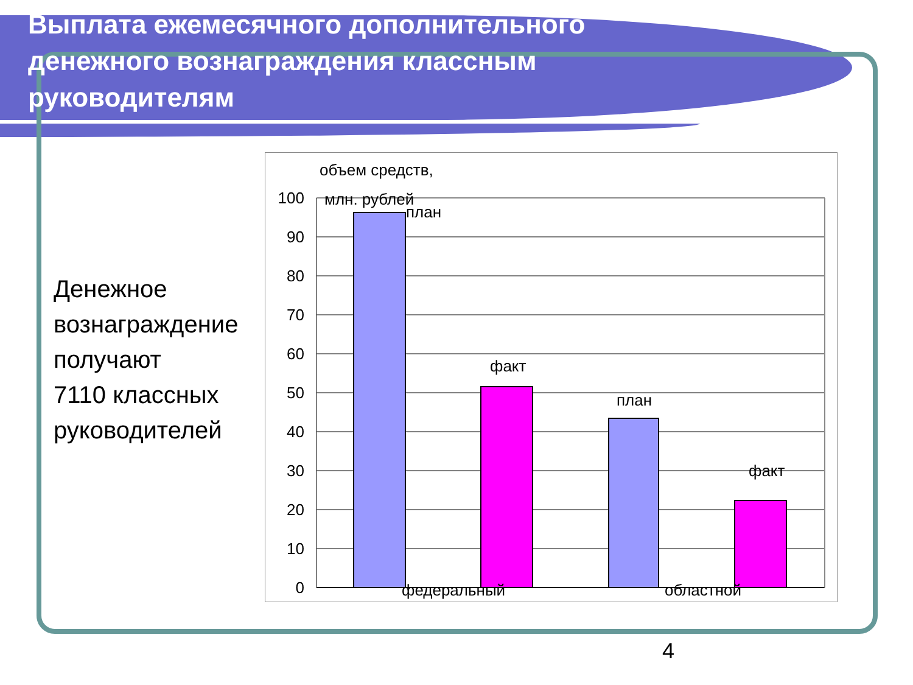Выплата ежемесячного дополнительного денежного вознаграждения классным руководителям
Денежное
вознаграждение
получают
7110 классных
руководителей
100
90
80
70
60
50
40
30
20
10
0
объем средств,
млн. рублей
план
факт
план
факт
федеральный
областной
4